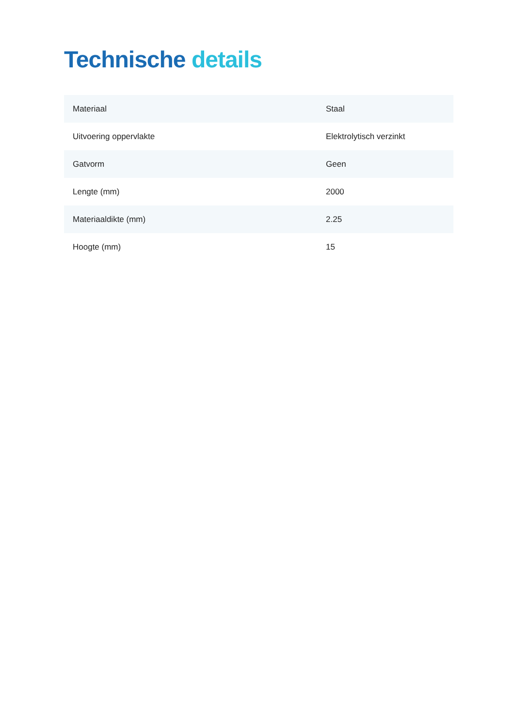Technische details
| Materiaal | Staal |
| Uitvoering oppervlakte | Elektrolytisch verzinkt |
| Gatvorm | Geen |
| Lengte (mm) | 2000 |
| Materiaaldikte (mm) | 2.25 |
| Hoogte (mm) | 15 |